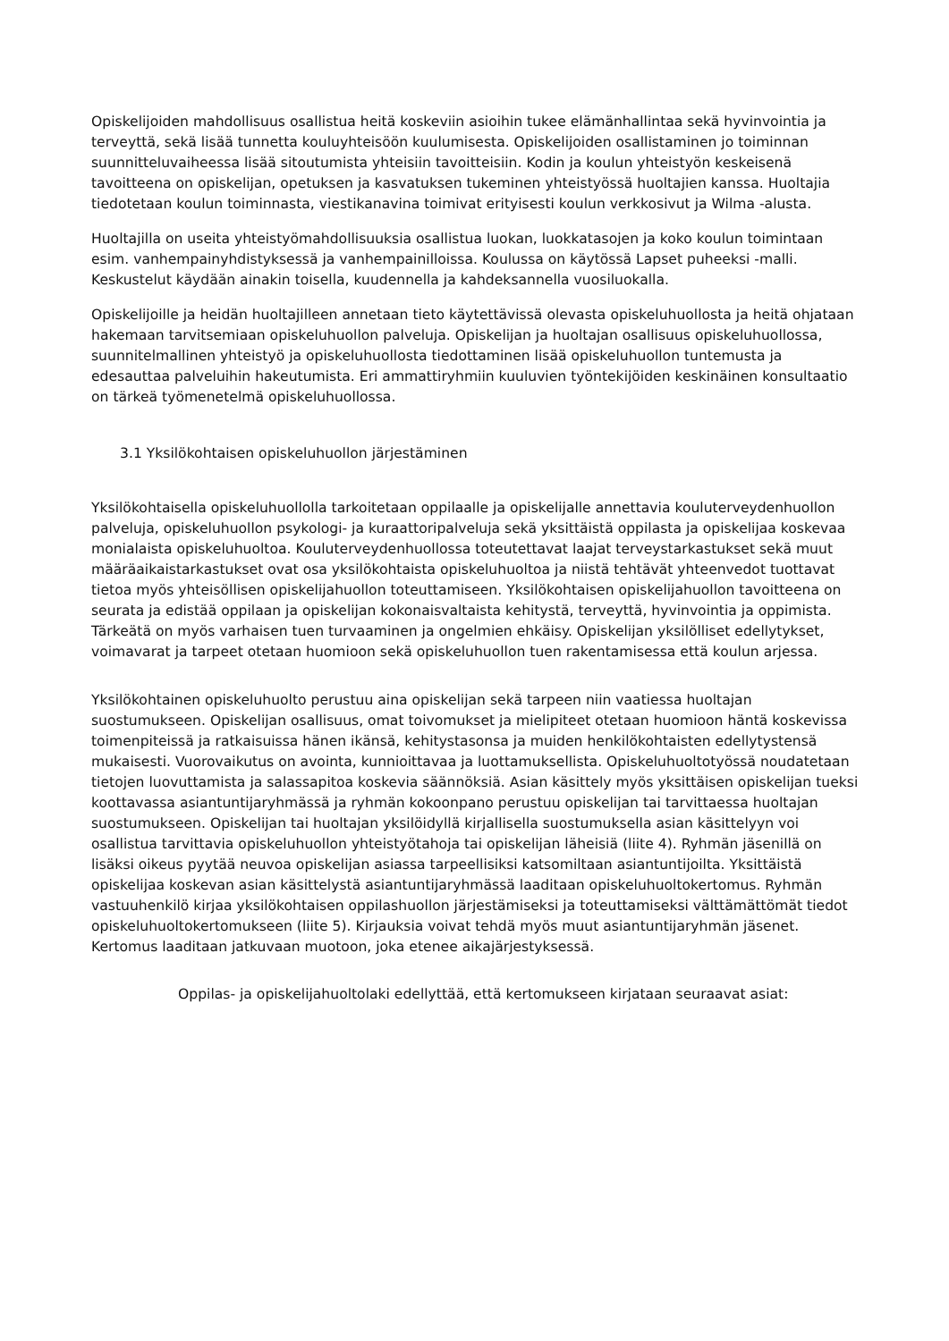Opiskelijoiden mahdollisuus osallistua heitä koskeviin asioihin tukee elämänhallintaa sekä hyvinvointia ja terveyttä, sekä lisää tunnetta kouluyhteisöön kuulumisesta. Opiskelijoiden osallistaminen jo toiminnan suunnitteluvaiheessa lisää sitoutumista yhteisiin tavoitteisiin. Kodin ja koulun yhteistyön keskeisenä tavoitteena on opiskelijan, opetuksen ja kasvatuksen tukeminen yhteistyössä huoltajien kanssa. Huoltajia tiedotetaan koulun toiminnasta, viestikanavina toimivat erityisesti koulun verkkosivut ja Wilma -alusta.
Huoltajilla on useita yhteistyömahdollisuuksia osallistua luokan, luokkatasojen ja koko koulun toimintaan esim. vanhempainyhdistyksessä ja vanhempainilloissa. Koulussa on käytössä Lapset puheeksi -malli. Keskustelut käydään ainakin toisella, kuudennella ja kahdeksannella vuosiluokalla.
Opiskelijoille ja heidän huoltajilleen annetaan tieto käytettävissä olevasta opiskeluhuollosta ja heitä ohjataan hakemaan tarvitsemiaan opiskeluhuollon palveluja. Opiskelijan ja huoltajan osallisuus opiskeluhuollossa, suunnitelmallinen yhteistyö ja opiskeluhuollosta tiedottaminen lisää opiskeluhuollon tuntemusta ja edesauttaa palveluihin hakeutumista. Eri ammattiryhmiin kuuluvien työntekijöiden keskinäinen konsultaatio on tärkeä työmenetelmä opiskeluhuollossa.
3.1 Yksilökohtaisen opiskeluhuollon järjestäminen
Yksilökohtaisella opiskeluhuollolla tarkoitetaan oppilaalle ja opiskelijalle annettavia kouluterveydenhuollon palveluja, opiskeluhuollon psykologi- ja kuraattoripalveluja sekä yksittäistä oppilasta ja opiskelijaa koskevaa monialaista opiskeluhuoltoa. Kouluterveydenhuollossa toteutettavat laajat terveystarkastukset sekä muut määräaikaistarkastukset ovat osa yksilökohtaista opiskeluhuoltoa ja niistä tehtävät yhteenvedot tuottavat tietoa myös yhteisöllisen opiskelijahuollon toteuttamiseen. Yksilökohtaisen opiskelijahuollon tavoitteena on seurata ja edistää oppilaan ja opiskelijan kokonaisvaltaista kehitystä, terveyttä, hyvinvointia ja oppimista. Tärkeätä on myös varhaisen tuen turvaaminen ja ongelmien ehkäisy. Opiskelijan yksilölliset edellytykset, voimavarat ja tarpeet otetaan huomioon sekä opiskeluhuollon tuen rakentamisessa että koulun arjessa.
Yksilökohtainen opiskeluhuolto perustuu aina opiskelijan sekä tarpeen niin vaatiessa huoltajan suostumukseen. Opiskelijan osallisuus, omat toivomukset ja mielipiteet otetaan huomioon häntä koskevissa toimenpiteissä ja ratkaisuissa hänen ikänsä, kehitystasonsa ja muiden henkilökohtaisten edellytystensä mukaisesti. Vuorovaikutus on avointa, kunnioittavaa ja luottamuksellista. Opiskeluhuoltotyössä noudatetaan tietojen luovuttamista ja salassapitoa koskevia säännöksiä. Asian käsittely myös yksittäisen opiskelijan tueksi koottavassa asiantuntijaryhmässä ja ryhmän kokoonpano perustuu opiskelijan tai tarvittaessa huoltajan suostumukseen. Opiskelijan tai huoltajan yksilöidyllä kirjallisella suostumuksella asian käsittelyyn voi osallistua tarvittavia opiskeluhuollon yhteistyötahoja tai opiskelijan läheisiä (liite 4). Ryhmän jäsenillä on lisäksi oikeus pyytää neuvoa opiskelijan asiassa tarpeellisiksi katsomiltaan asiantuntijoilta. Yksittäistä opiskelijaa koskevan asian käsittelystä asiantuntijaryhmässä laaditaan opiskeluhuoltokertomus. Ryhmän vastuuhenkilö kirjaa yksilökohtaisen oppilashuollon järjestämiseksi ja toteuttamiseksi välttämättömät tiedot opiskeluhuoltokertomukseen (liite 5). Kirjauksia voivat tehdä myös muut asiantuntijaryhmän jäsenet. Kertomus laaditaan jatkuvaan muotoon, joka etenee aikajärjestyksessä.
Oppilas- ja opiskelijahuoltolaki edellyttää, että kertomukseen kirjataan seuraavat asiat: